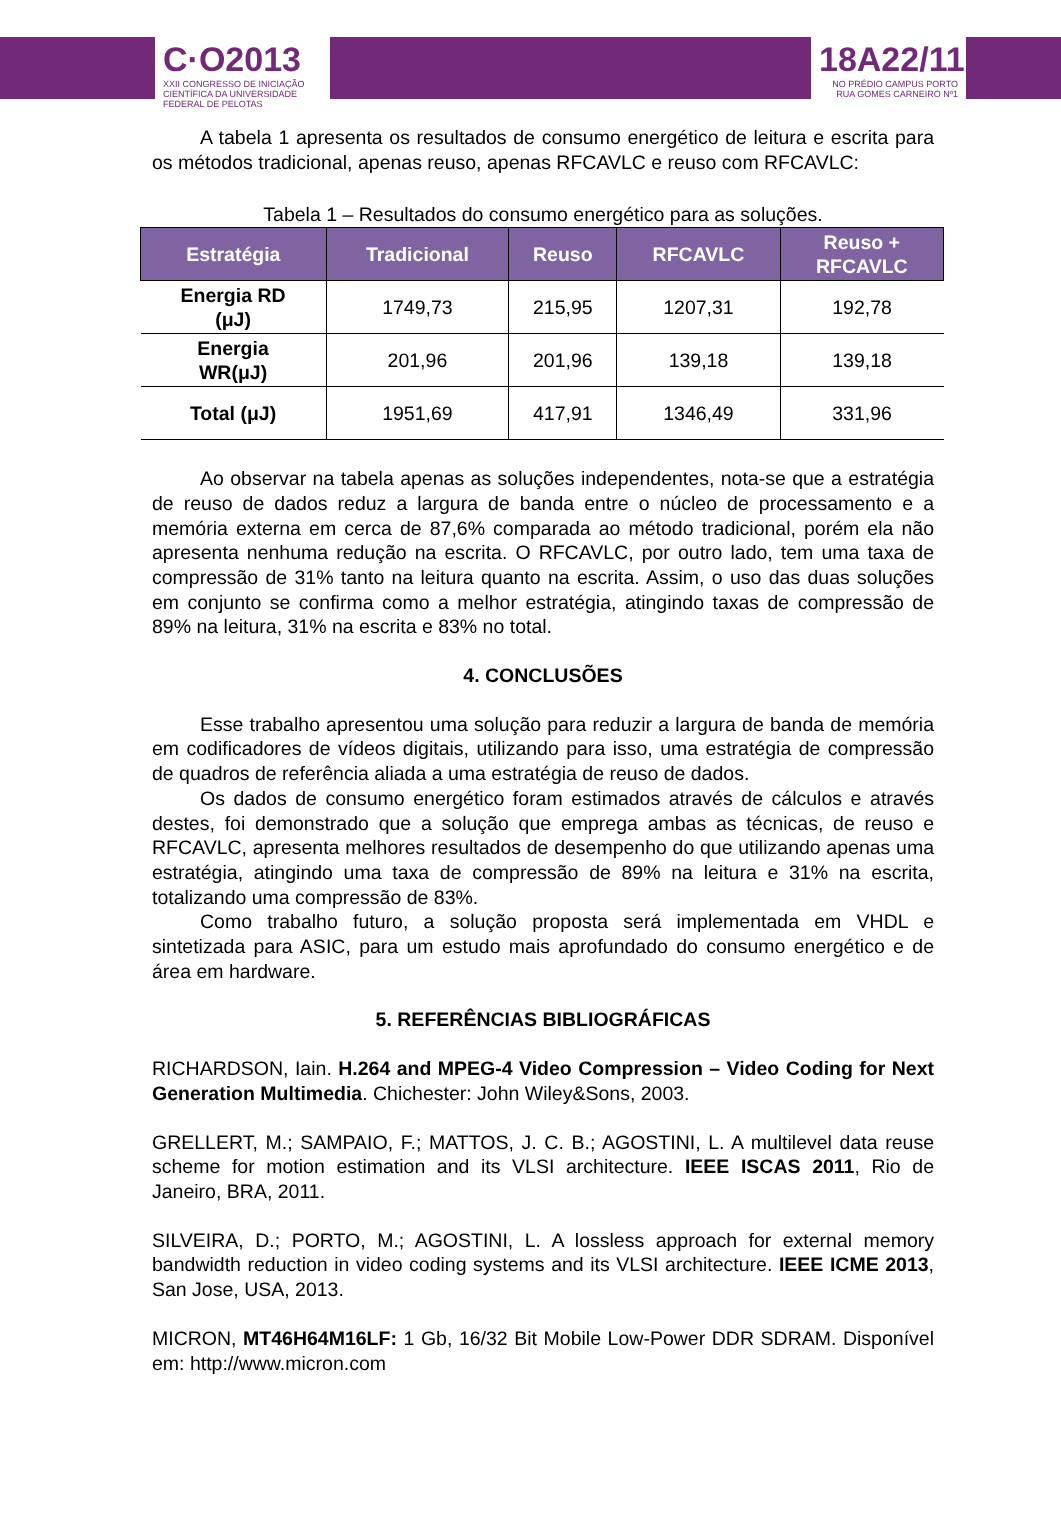C·O2013
XXII CONGRESSO DE INICIAÇÃO CIENTÍFICA DA UNIVERSIDADE FEDERAL DE PELOTAS
18A22/11
NO PRÉDIO CAMPUS PORTO RUA GOMES CARNEIRO Nº1
A tabela 1 apresenta os resultados de consumo energético de leitura e escrita para os métodos tradicional, apenas reuso, apenas RFCAVLC e reuso com RFCAVLC:
Tabela 1 – Resultados do consumo energético para as soluções.
| Estratégia | Tradicional | Reuso | RFCAVLC | Reuso + RFCAVLC |
| --- | --- | --- | --- | --- |
| Energia RD (μJ) | 1749,73 | 215,95 | 1207,31 | 192,78 |
| Energia WR(μJ) | 201,96 | 201,96 | 139,18 | 139,18 |
| Total (μJ) | 1951,69 | 417,91 | 1346,49 | 331,96 |
Ao observar na tabela apenas as soluções independentes, nota-se que a estratégia de reuso de dados reduz a largura de banda entre o núcleo de processamento e a memória externa em cerca de 87,6% comparada ao método tradicional, porém ela não apresenta nenhuma redução na escrita. O RFCAVLC, por outro lado, tem uma taxa de compressão de 31% tanto na leitura quanto na escrita. Assim, o uso das duas soluções em conjunto se confirma como a melhor estratégia, atingindo taxas de compressão de 89% na leitura, 31% na escrita e 83% no total.
4. CONCLUSÕES
Esse trabalho apresentou uma solução para reduzir a largura de banda de memória em codificadores de vídeos digitais, utilizando para isso, uma estratégia de compressão de quadros de referência aliada a uma estratégia de reuso de dados.
Os dados de consumo energético foram estimados através de cálculos e através destes, foi demonstrado que a solução que emprega ambas as técnicas, de reuso e RFCAVLC, apresenta melhores resultados de desempenho do que utilizando apenas uma estratégia, atingindo uma taxa de compressão de 89% na leitura e 31% na escrita, totalizando uma compressão de 83%.
Como trabalho futuro, a solução proposta será implementada em VHDL e sintetizada para ASIC, para um estudo mais aprofundado do consumo energético e de área em hardware.
5. REFERÊNCIAS BIBLIOGRÁFICAS
RICHARDSON, Iain. H.264 and MPEG-4 Video Compression – Video Coding for Next Generation Multimedia. Chichester: John Wiley&Sons, 2003.
GRELLERT, M.; SAMPAIO, F.; MATTOS, J. C. B.; AGOSTINI, L. A multilevel data reuse scheme for motion estimation and its VLSI architecture. IEEE ISCAS 2011, Rio de Janeiro, BRA, 2011.
SILVEIRA, D.; PORTO, M.; AGOSTINI, L. A lossless approach for external memory bandwidth reduction in video coding systems and its VLSI architecture. IEEE ICME 2013, San Jose, USA, 2013.
MICRON, MT46H64M16LF: 1 Gb, 16/32 Bit Mobile Low-Power DDR SDRAM. Disponível em: http://www.micron.com